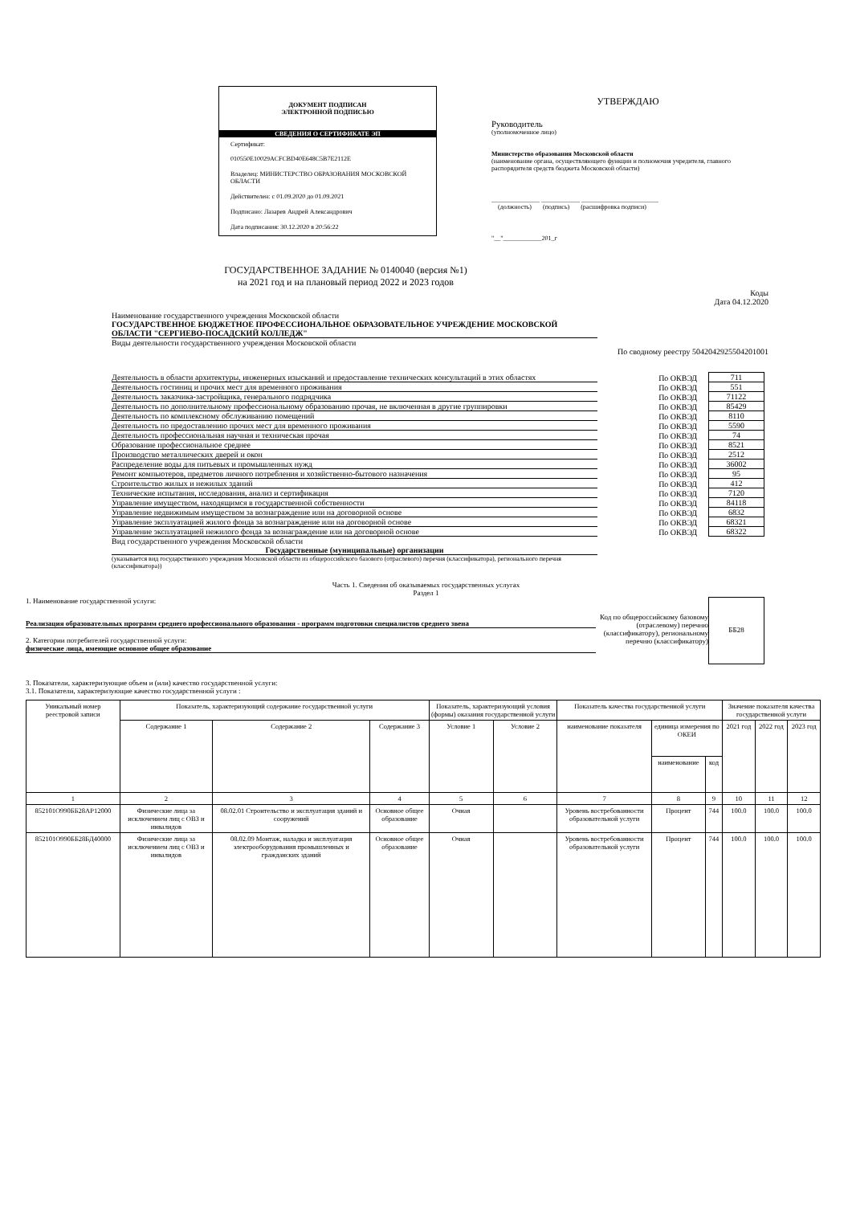ДОКУМЕНТ ПОДПИСАН
ЭЛЕКТРОННОЙ ПОДПИСЬЮ
СВЕДЕНИЯ О СЕРТИФИКАТЕ ЭП
Сертификат:
010550E10029ACFCBD40E648C5B7E2112E
Владелец: МИНИСТЕРСТВО ОБРАЗОВАНИЯ МОСКОВСКОЙ ОБЛАСТИ
Действителен: с 01.09.2020 до 01.09.2021
Подписано: Лазарев Андрей Александрович
Дата подписания: 30.12.2020 в 20:56:22
УТВЕРЖДАЮ
Руководитель
(уполномоченное лицо)
Министерство образования Московской области
(наименование органа, осуществляющего функции и полномочия учредителя, главного распорядителя средств бюджета Московской области)
_______________ ____________ ________________________
(должность) (подпись) (расшифровка подписи)
"__"____________201_г
ГОСУДАРСТВЕННОЕ ЗАДАНИЕ № 0140040 (версия №1)
на 2021 год и на плановый период 2022 и 2023 годов
Коды
Дата 04.12.2020
Наименование государственного учреждения Московской области
ГОСУДАРСТВЕННОЕ БЮДЖЕТНОЕ ПРОФЕССИОНАЛЬНОЕ ОБРАЗОВАТЕЛЬНОЕ УЧРЕЖДЕНИЕ МОСКОВСКОЙ ОБЛАСТИ "СЕРГИЕВО-ПОСАДСКИЙ КОЛЛЕДЖ"
Виды деятельности государственного учреждения Московской области
По сводному реестру 5042042925504201001
Деятельность в области архитектуры, инженерных изысканий и предоставление технических консультаций в этих областях По ОКВЭД 711
Деятельность гостиниц и прочих мест для временного проживания По ОКВЭД 551
Деятельность заказчика-застройщика, генерального подрядчика По ОКВЭД 71122
Деятельность по дополнительному профессиональному образованию прочая, не включенная в другие группировки По ОКВЭД 85429
Деятельность по комплексному обслуживанию помещений По ОКВЭД 8110
Деятельность по предоставлению прочих мест для временного проживания По ОКВЭД 5590
Деятельность профессиональная научная и техническая прочая По ОКВЭД 74
Образование профессиональное среднее По ОКВЭД 8521
Производство металлических дверей и окон По ОКВЭД 2512
Распределение воды для питьевых и промышленных нужд По ОКВЭД 36002
Ремонт компьютеров, предметов личного потребления и хозяйственно-бытового назначения По ОКВЭД 95
Строительство жилых и нежилых зданий По ОКВЭД 412
Технические испытания, исследования, анализ и сертификация По ОКВЭД 7120
Управление имуществом, находящимся в государственной собственности По ОКВЭД 84118
Управление недвижимым имуществом за вознаграждение или на договорной основе По ОКВЭД 6832
Управление эксплуатацией жилого фонда за вознаграждение или на договорной основе По ОКВЭД 68321
Управление эксплуатацией нежилого фонда за вознаграждение или на договорной основе По ОКВЭД 68322
Вид государственного учреждения Московской области
Государственные (муниципальные) организации
(указывается вид государственного учреждения Московской области из общероссийского базового (отраслевого) перечня (классификатора), регионального перечня (классификатора))
Часть 1. Сведения об оказываемых государственных услугах
Раздел 1
1. Наименование государственной услуги:
Реализация образовательных программ среднего профессионального образования - программ подготовки специалистов среднего звена
2. Категории потребителей государственной услуги:
физические лица, имеющие основное общее образование
Код по общероссийскому базовому (отраслевому) перечню (классификатору), региональному перечню (классификатору)
ББ28
3. Показатели, характеризующие объем и (или) качество государственной услуги:
3.1. Показатели, характеризующие качество государственной услуги :
| Уникальный номер реестровой записи | Показатель, характеризующий содержание государственной услуги | | | Показатель, характеризующий условия (формы) оказания государственной услуги | | Показатель качества государственной услуги | | | Значение показателя качества государственной услуги | | |
| --- | --- | --- | --- | --- | --- | --- | --- | --- | --- | --- | --- |
| | Содержание 1 | Содержание 2 | Содержание 3 | Условие 1 | Условие 2 | наименование показателя | единица измерения по ОКЕИ | | 2021 год | 2022 год | 2023 год |
| | | | | | | | наименование | код | | | |
| 1 | 2 | 3 | 4 | 5 | 6 | 7 | 8 | 9 | 10 | 11 | 12 |
| 852101О990ББ28АР12000 | Физические лица за исключением лиц с ОВЗ и инвалидов | 08.02.01 Строительство и эксплуатация зданий и сооружений | Основное общее образование | Очная | | Уровень востребованности образовательной услуги | Процент | 744 | 100.0 | 100.0 | 100.0 |
| 852101О990ББ28БД40000 | Физические лица за исключением лиц с ОВЗ и инвалидов | 08.02.09 Монтаж, наладка и эксплуатация электрооборудования промышленных и гражданских зданий | Основное общее образование | Очная | | Уровень востребованности образовательной услуги | Процент | 744 | 100.0 | 100.0 | 100.0 |